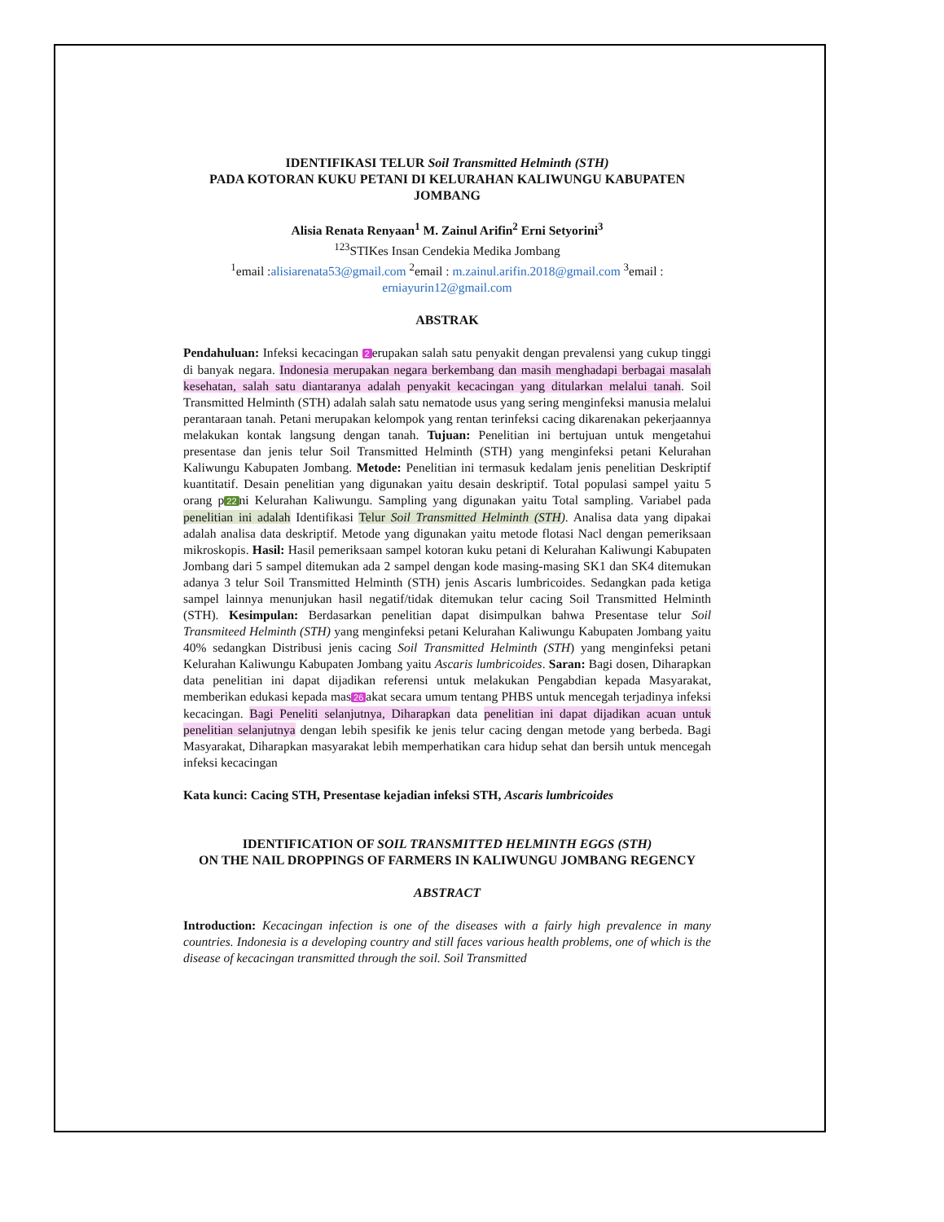IDENTIFIKASI TELUR Soil Transmitted Helminth (STH)
PADA KOTORAN KUKU PETANI DI KELURAHAN KALIWUNGU KABUPATEN JOMBANG
Alisia Renata Renyaan<sup>1</sup> M. Zainul Arifin<sup>2</sup> Erni Setyorini<sup>3</sup>
<sup>123</sup>STIKes Insan Cendekia Medika Jombang
<sup>1</sup> email :alisiarenata53@gmail.com <sup>2</sup>email : m.zainul.arifin.2018@gmail.com <sup>3</sup>email : erniayurin12@gmail.com
ABSTRAK
Pendahuluan: Infeksi kecacingan 2 erupakan salah satu penyakit dengan prevalensi yang cukup tinggi di banyak negara. Indonesia merupakan negara berkembang dan masih menghadapi berbagai masalah kesehatan, salah satu diantaranya adalah penyakit kecacingan yang ditularkan melalui tanah. Soil Transmitted Helminth (STH) adalah salah satu nematode usus yang sering menginfeksi manusia melalui perantaraan tanah. Petani merupakan kelompok yang rentan terinfeksi cacing dikarenakan pekerjaannya melakukan kontak langsung dengan tanah. Tujuan: Penelitian ini bertujuan untuk mengetahui presentase dan jenis telur Soil Transmitted Helminth (STH) yang menginfeksi petani Kelurahan Kaliwungu Kabupaten Jombang. Metode: Penelitian ini termasuk kedalam jenis penelitian Deskriptif kuantitatif. Desain penelitian yang digunakan yaitu desain deskriptif. Total populasi sampel yaitu 5 orang p 22 ni Kelurahan Kaliwungu. Sampling yang digunakan yaitu Total sampling. Variabel pada penelitian ini adalah Identifikasi Telur Soil Transmitted Helminth (STH). Analisa data yang dipakai adalah analisa data deskriptif. Metode yang digunakan yaitu metode flotasi Nacl dengan pemeriksaan mikroskopis. Hasil: Hasil pemeriksaan sampel kotoran kuku petani di Kelurahan Kaliwungi Kabupaten Jombang dari 5 sampel ditemukan ada 2 sampel dengan kode masing-masing SK1 dan SK4 ditemukan adanya 3 telur Soil Transmitted Helminth (STH) jenis Ascaris lumbricoides. Sedangkan pada ketiga sampel lainnya menunjukan hasil negatif/tidak ditemukan telur cacing Soil Transmitted Helminth (STH). Kesimpulan: Berdasarkan penelitian dapat disimpulkan bahwa Presentase telur Soil Transmiteed Helminth (STH) yang menginfeksi petani Kelurahan Kaliwungu Kabupaten Jombang yaitu 40% sedangkan Distribusi jenis cacing Soil Transmitted Helminth (STH) yang menginfeksi petani Kelurahan Kaliwungu Kabupaten Jombang yaitu Ascaris lumbricoides. Saran: Bagi dosen, Diharapkan data penelitian ini dapat dijadikan referensi untuk melakukan Pengabdian kepada Masyarakat, memberikan edukasi kepada mas 26 akat secara umum tentang PHBS untuk mencegah terjadinya infeksi kecacingan. Bagi Peneliti selanjutnya, Diharapkan data penelitian ini dapat dijadikan acuan untuk penelitian selanjutnya dengan lebih spesifik ke jenis telur cacing dengan metode yang berbeda. Bagi Masyarakat, Diharapkan masyarakat lebih memperhatikan cara hidup sehat dan bersih untuk mencegah infeksi kecacingan
Kata kunci: Cacing STH, Presentase kejadian infeksi STH, Ascaris lumbricoides
IDENTIFICATION OF SOIL TRANSMITTED HELMINTH EGGS (STH)
ON THE NAIL DROPPINGS OF FARMERS IN KALIWUNGU JOMBANG REGENCY
ABSTRACT
Introduction: Kecacingan infection is one of the diseases with a fairly high prevalence in many countries. Indonesia is a developing country and still faces various health problems, one of which is the disease of kecacingan transmitted through the soil. Soil Transmitted